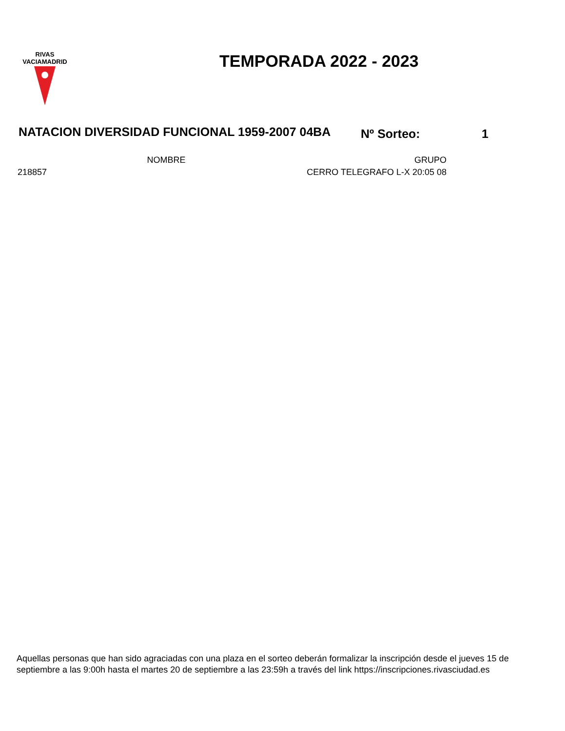RIVAS
VACIAMADRID
TEMPORADA 2022 - 2023
NATACION DIVERSIDAD FUNCIONAL 1959-2007 04BA Nº Sorteo: 1
| | NOMBRE | GRUPO |
| --- | --- | --- |
| 218857 | | CERRO TELEGRAFO L-X 20:05 08 |
Aquellas personas que han sido agraciadas con una plaza en el sorteo deberán formalizar la inscripción desde el jueves 15 de septiembre a las 9:00h hasta el martes 20 de septiembre a las 23:59h a través del link https://inscripciones.rivasciudad.es